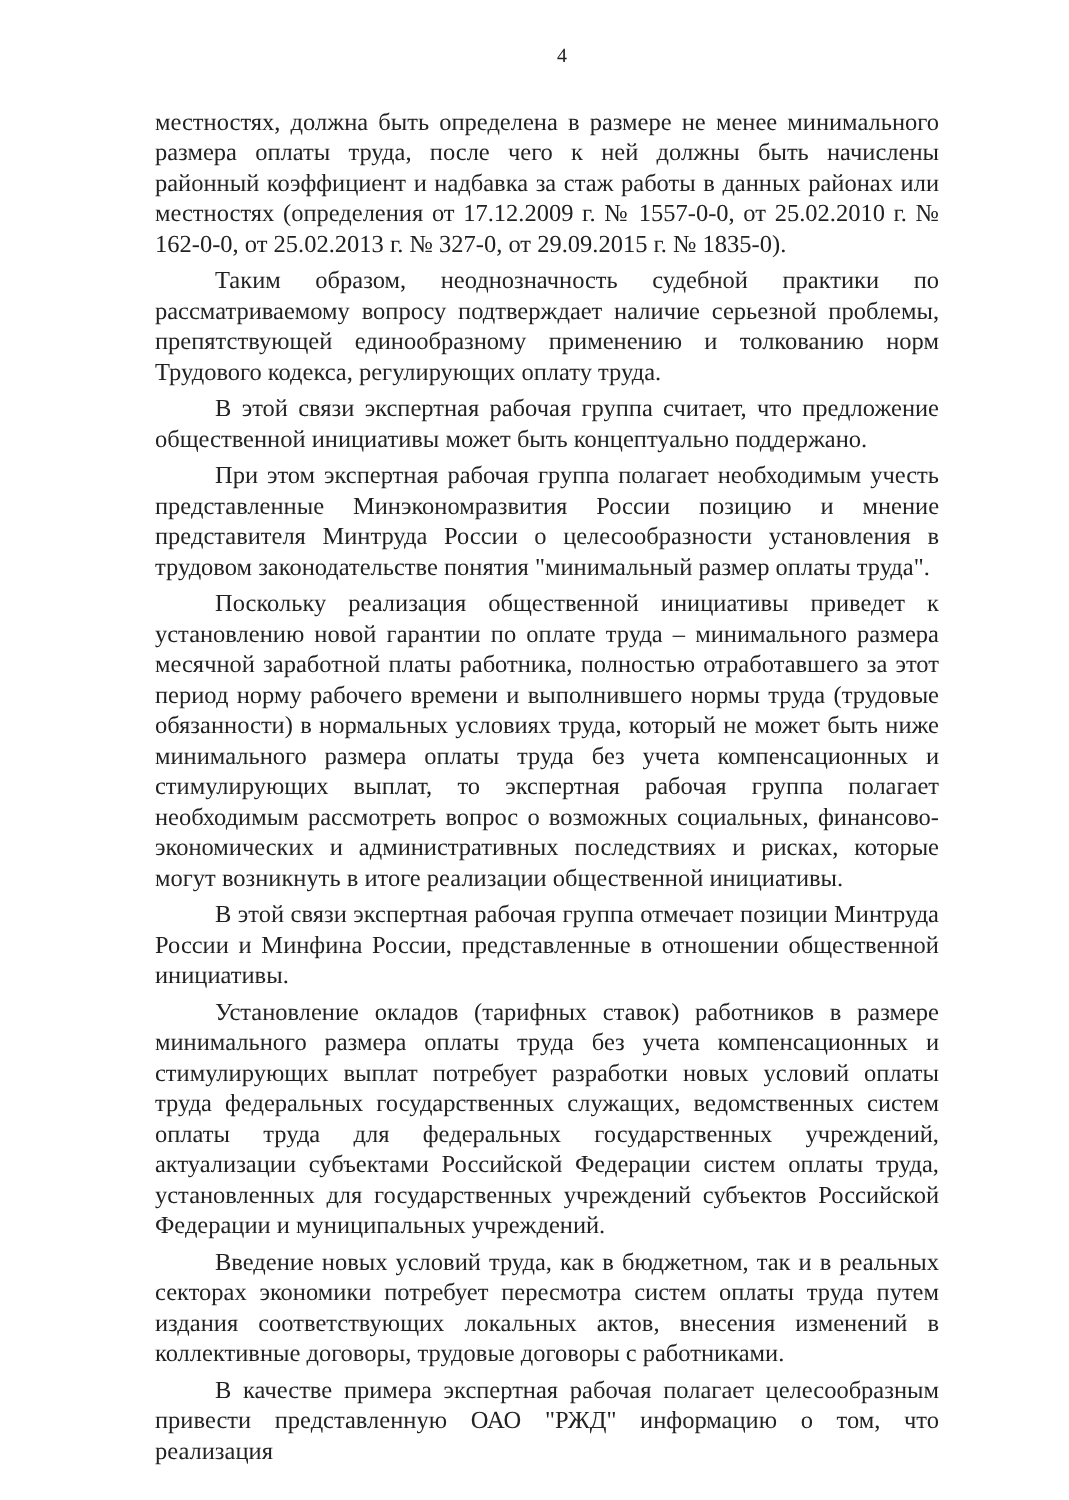4
местностях, должна быть определена в размере не менее минимального размера оплаты труда, после чего к ней должны быть начислены районный коэффициент и надбавка за стаж работы в данных районах или местностях (определения от 17.12.2009 г. № 1557-0-0, от 25.02.2010 г. № 162-0-0, от 25.02.2013 г. № 327-0, от 29.09.2015 г. № 1835-0).
Таким образом, неоднозначность судебной практики по рассматриваемому вопросу подтверждает наличие серьезной проблемы, препятствующей единообразному применению и толкованию норм Трудового кодекса, регулирующих оплату труда.
В этой связи экспертная рабочая группа считает, что предложение общественной инициативы может быть концептуально поддержано.
При этом экспертная рабочая группа полагает необходимым учесть представленные Минэкономразвития России позицию и мнение представителя Минтруда России о целесообразности установления в трудовом законодательстве понятия "минимальный размер оплаты труда".
Поскольку реализация общественной инициативы приведет к установлению новой гарантии по оплате труда – минимального размера месячной заработной платы работника, полностью отработавшего за этот период норму рабочего времени и выполнившего нормы труда (трудовые обязанности) в нормальных условиях труда, который не может быть ниже минимального размера оплаты труда без учета компенсационных и стимулирующих выплат, то экспертная рабочая группа полагает необходимым рассмотреть вопрос о возможных социальных, финансово-экономических и административных последствиях и рисках, которые могут возникнуть в итоге реализации общественной инициативы.
В этой связи экспертная рабочая группа отмечает позиции Минтруда России и Минфина России, представленные в отношении общественной инициативы.
Установление окладов (тарифных ставок) работников в размере минимального размера оплаты труда без учета компенсационных и стимулирующих выплат потребует разработки новых условий оплаты труда федеральных государственных служащих, ведомственных систем оплаты труда для федеральных государственных учреждений, актуализации субъектами Российской Федерации систем оплаты труда, установленных для государственных учреждений субъектов Российской Федерации и муниципальных учреждений.
Введение новых условий труда, как в бюджетном, так и в реальных секторах экономики потребует пересмотра систем оплаты труда путем издания соответствующих локальных актов, внесения изменений в коллективные договоры, трудовые договоры с работниками.
В качестве примера экспертная рабочая полагает целесообразным привести представленную ОАО "РЖД" информацию о том, что реализация